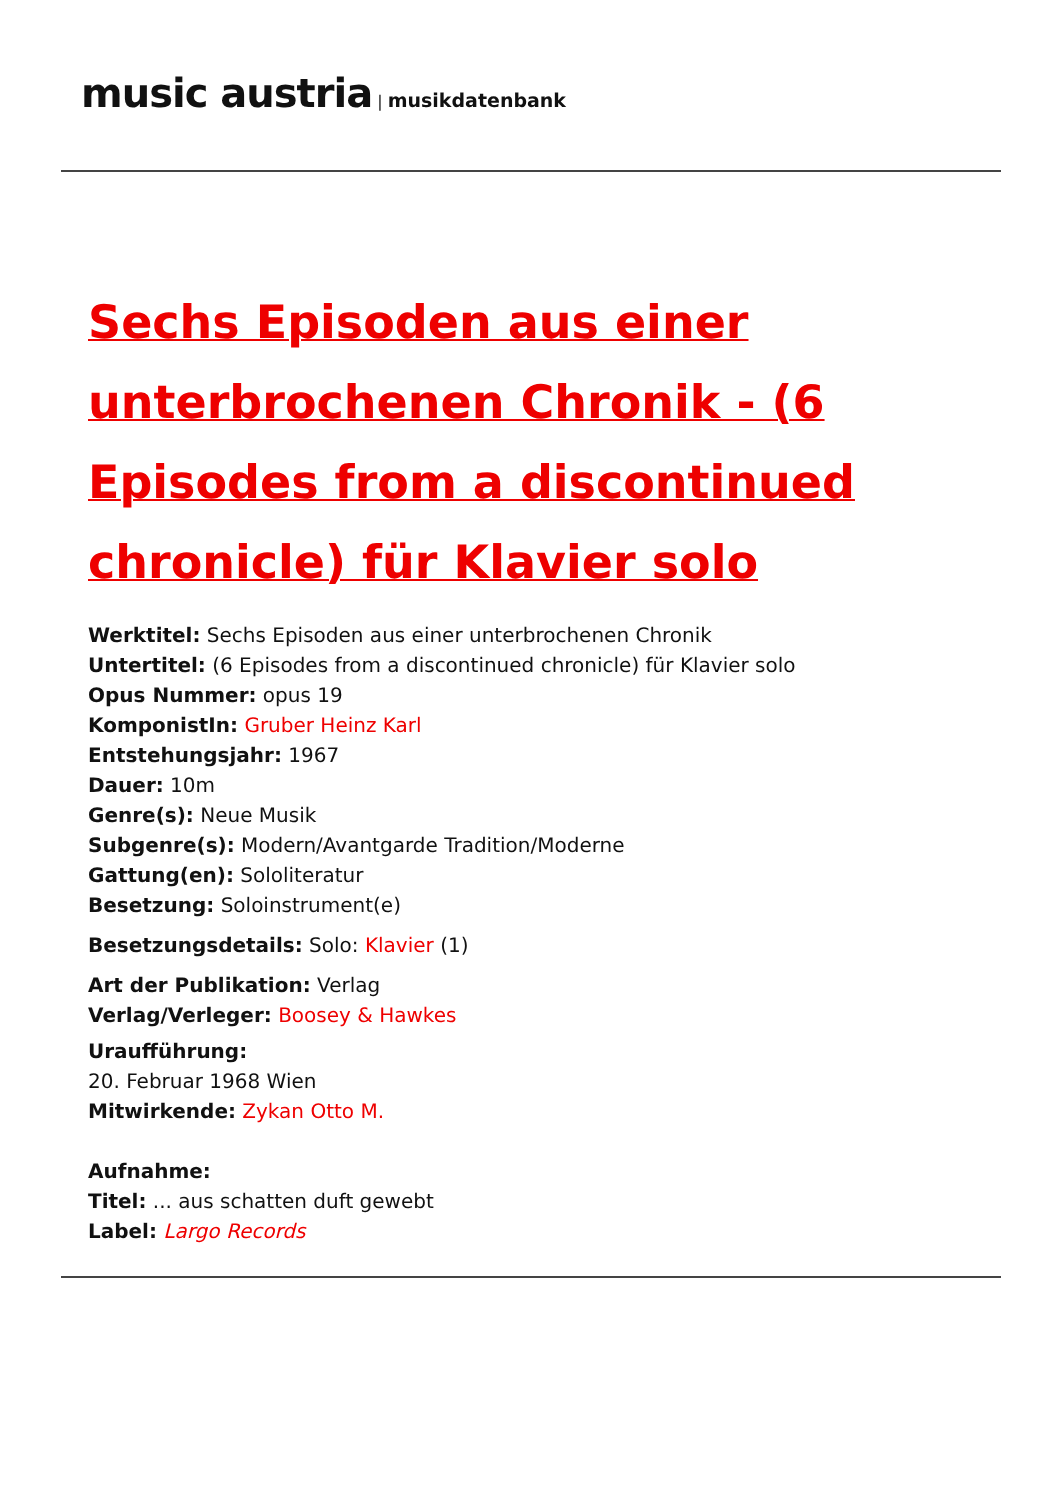music austria | musikdatenbank
Sechs Episoden aus einer unterbrochenen Chronik - (6 Episodes from a discontinued chronicle) für Klavier solo
Werktitel: Sechs Episoden aus einer unterbrochenen Chronik
Untertitel: (6 Episodes from a discontinued chronicle) für Klavier solo
Opus Nummer: opus 19
KomponistIn: Gruber Heinz Karl
Entstehungsjahr: 1967
Dauer: 10m
Genre(s): Neue Musik
Subgenre(s): Modern/Avantgarde Tradition/Moderne
Gattung(en): Sololiteratur
Besetzung: Soloinstrument(e)
Besetzungsdetails: Solo: Klavier (1)
Art der Publikation: Verlag
Verlag/Verleger: Boosey & Hawkes
Uraufführung:
20. Februar 1968 Wien
Mitwirkende: Zykan Otto M.
Aufnahme:
Titel: ... aus schatten duft gewebt
Label: Largo Records